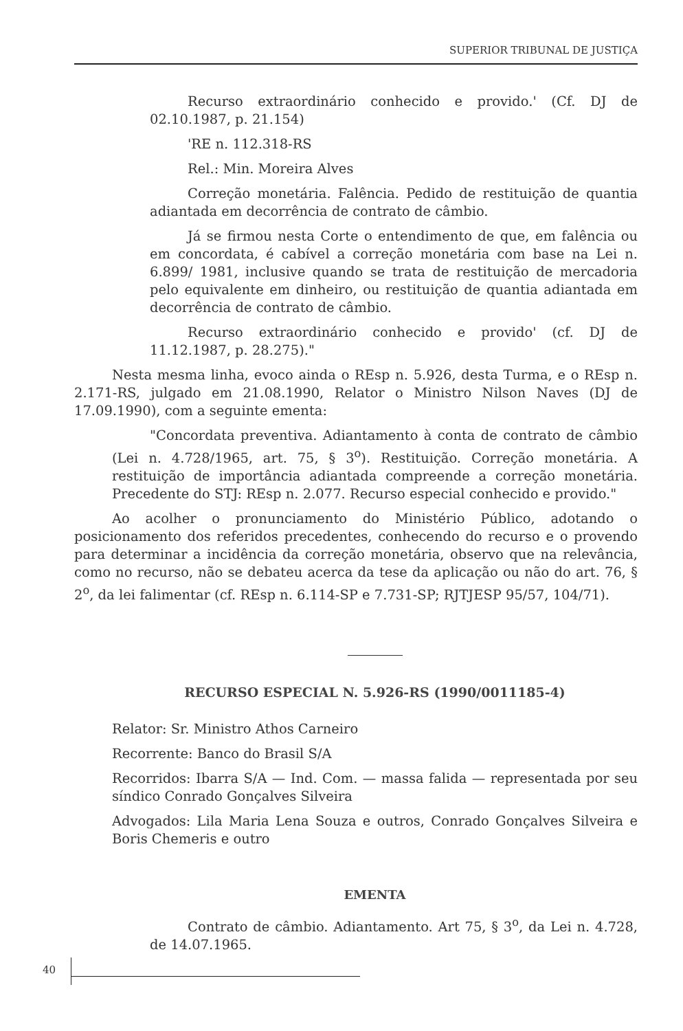SUPERIOR TRIBUNAL DE JUSTIÇA
Recurso extraordinário conhecido e provido.' (Cf. DJ de 02.10.1987, p. 21.154)
'RE n. 112.318-RS
Rel.: Min. Moreira Alves
Correção monetária. Falência. Pedido de restituição de quantia adiantada em decorrência de contrato de câmbio.
Já se firmou nesta Corte o entendimento de que, em falência ou em concordata, é cabível a correção monetária com base na Lei n. 6.899/ 1981, inclusive quando se trata de restituição de mercadoria pelo equivalente em dinheiro, ou restituição de quantia adiantada em decorrência de contrato de câmbio.
Recurso extraordinário conhecido e provido' (cf. DJ de 11.12.1987, p. 28.275)."
Nesta mesma linha, evoco ainda o REsp n. 5.926, desta Turma, e o REsp n. 2.171-RS, julgado em 21.08.1990, Relator o Ministro Nilson Naves (DJ de 17.09.1990), com a seguinte ementa:
"Concordata preventiva. Adiantamento à conta de contrato de câmbio (Lei n. 4.728/1965, art. 75, § 3<sup>o</sup>). Restituição. Correção monetária. A restituição de importância adiantada compreende a correção monetária. Precedente do STJ: REsp n. 2.077. Recurso especial conhecido e provido."
Ao acolher o pronunciamento do Ministério Público, adotando o posicionamento dos referidos precedentes, conhecendo do recurso e o provendo para determinar a incidência da correção monetária, observo que na relevância, como no recurso, não se debateu acerca da tese da aplicação ou não do art. 76, § 2<sup>o</sup>, da lei falimentar (cf. REsp n. 6.114-SP e 7.731-SP; RJTJESP 95/57, 104/71).
RECURSO ESPECIAL N. 5.926-RS (1990/0011185-4)
Relator: Sr. Ministro Athos Carneiro
Recorrente: Banco do Brasil S/A
Recorridos: Ibarra S/A — Ind. Com. — massa falida — representada por seu síndico Conrado Gonçalves Silveira
Advogados: Lila Maria Lena Souza e outros, Conrado Gonçalves Silveira e Boris Chemeris e outro
EMENTA
Contrato de câmbio. Adiantamento. Art 75, § 3<sup>o</sup>, da Lei n. 4.728, de 14.07.1965.
40